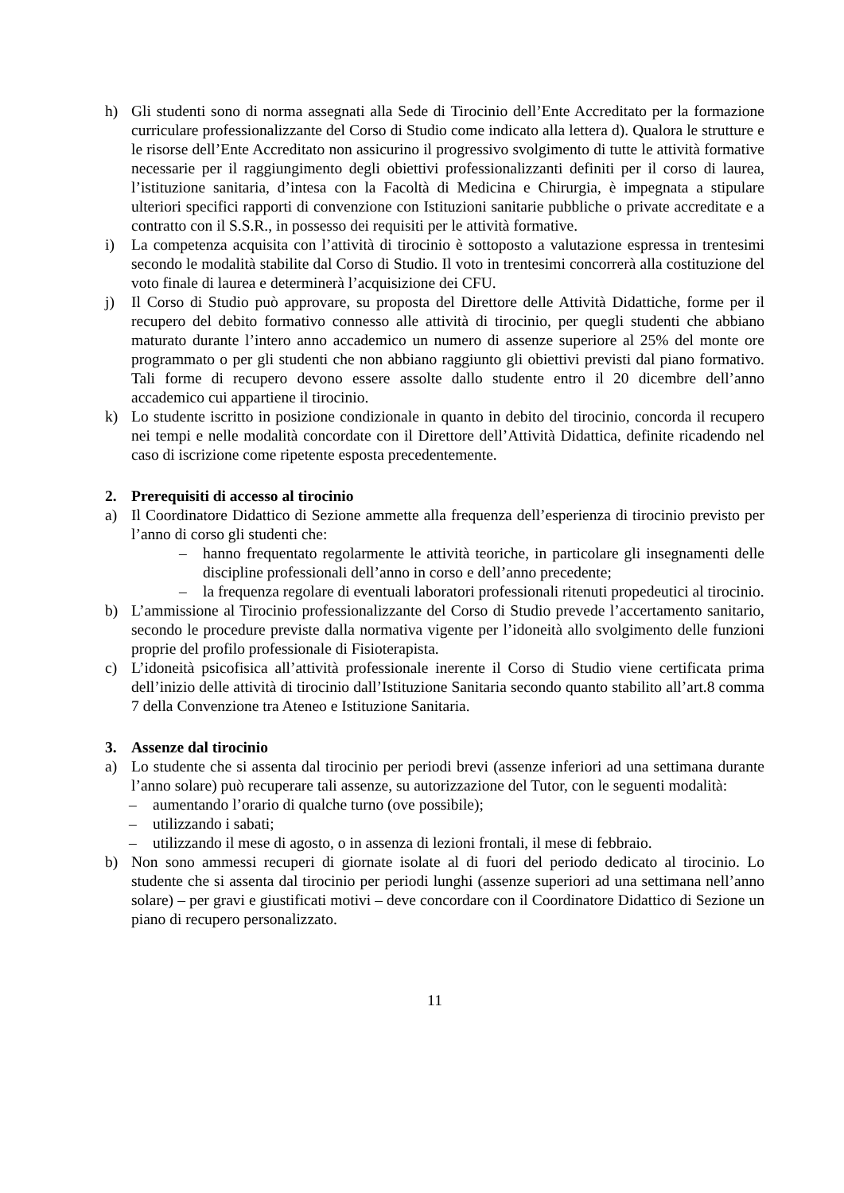h) Gli studenti sono di norma assegnati alla Sede di Tirocinio dell’Ente Accreditato per la formazione curriculare professionalizzante del Corso di Studio come indicato alla lettera d). Qualora le strutture e le risorse dell’Ente Accreditato non assicurino il progressivo svolgimento di tutte le attività formative necessarie per il raggiungimento degli obiettivi professionalizzanti definiti per il corso di laurea, l’istituzione sanitaria, d’intesa con la Facoltà di Medicina e Chirurgia, è impegnata a stipulare ulteriori specifici rapporti di convenzione con Istituzioni sanitarie pubbliche o private accreditate e a contratto con il S.S.R., in possesso dei requisiti per le attività formative.
i) La competenza acquisita con l’attività di tirocinio è sottoposto a valutazione espressa in trentesimi secondo le modalità stabilite dal Corso di Studio. Il voto in trentesimi concorrerà alla costituzione del voto finale di laurea e determinerà l’acquisizione dei CFU.
j) Il Corso di Studio può approvare, su proposta del Direttore delle Attività Didattiche, forme per il recupero del debito formativo connesso alle attività di tirocinio, per quegli studenti che abbiano maturato durante l’intero anno accademico un numero di assenze superiore al 25% del monte ore programmato o per gli studenti che non abbiano raggiunto gli obiettivi previsti dal piano formativo. Tali forme di recupero devono essere assolte dallo studente entro il 20 dicembre dell’anno accademico cui appartiene il tirocinio.
k) Lo studente iscritto in posizione condizionale in quanto in debito del tirocinio, concorda il recupero nei tempi e nelle modalità concordate con il Direttore dell’Attività Didattica, definite ricadendo nel caso di iscrizione come ripetente esposta precedentemente.
2. Prerequisiti di accesso al tirocinio
a) Il Coordinatore Didattico di Sezione ammette alla frequenza dell’esperienza di tirocinio previsto per l’anno di corso gli studenti che:
– hanno frequentato regolarmente le attività teoriche, in particolare gli insegnamenti delle discipline professionali dell’anno in corso e dell’anno precedente;
– la frequenza regolare di eventuali laboratori professionali ritenuti propedeutici al tirocinio.
b) L’ammissione al Tirocinio professionalizzante del Corso di Studio prevede l’accertamento sanitario, secondo le procedure previste dalla normativa vigente per l’idoneità allo svolgimento delle funzioni proprie del profilo professionale di Fisioterapista.
c) L’idoneità psicofisica all’attività professionale inerente il Corso di Studio viene certificata prima dell’inizio delle attività di tirocinio dall’Istituzione Sanitaria secondo quanto stabilito all’art.8 comma 7 della Convenzione tra Ateneo e Istituzione Sanitaria.
3. Assenze dal tirocinio
a) Lo studente che si assenta dal tirocinio per periodi brevi (assenze inferiori ad una settimana durante l’anno solare) può recuperare tali assenze, su autorizzazione del Tutor, con le seguenti modalità:
– aumentando l’orario di qualche turno (ove possibile);
– utilizzando i sabati;
– utilizzando il mese di agosto, o in assenza di lezioni frontali, il mese di febbraio.
b) Non sono ammessi recuperi di giornate isolate al di fuori del periodo dedicato al tirocinio. Lo studente che si assenta dal tirocinio per periodi lunghi (assenze superiori ad una settimana nell’anno solare) – per gravi e giustificati motivi – deve concordare con il Coordinatore Didattico di Sezione un piano di recupero personalizzato.
11